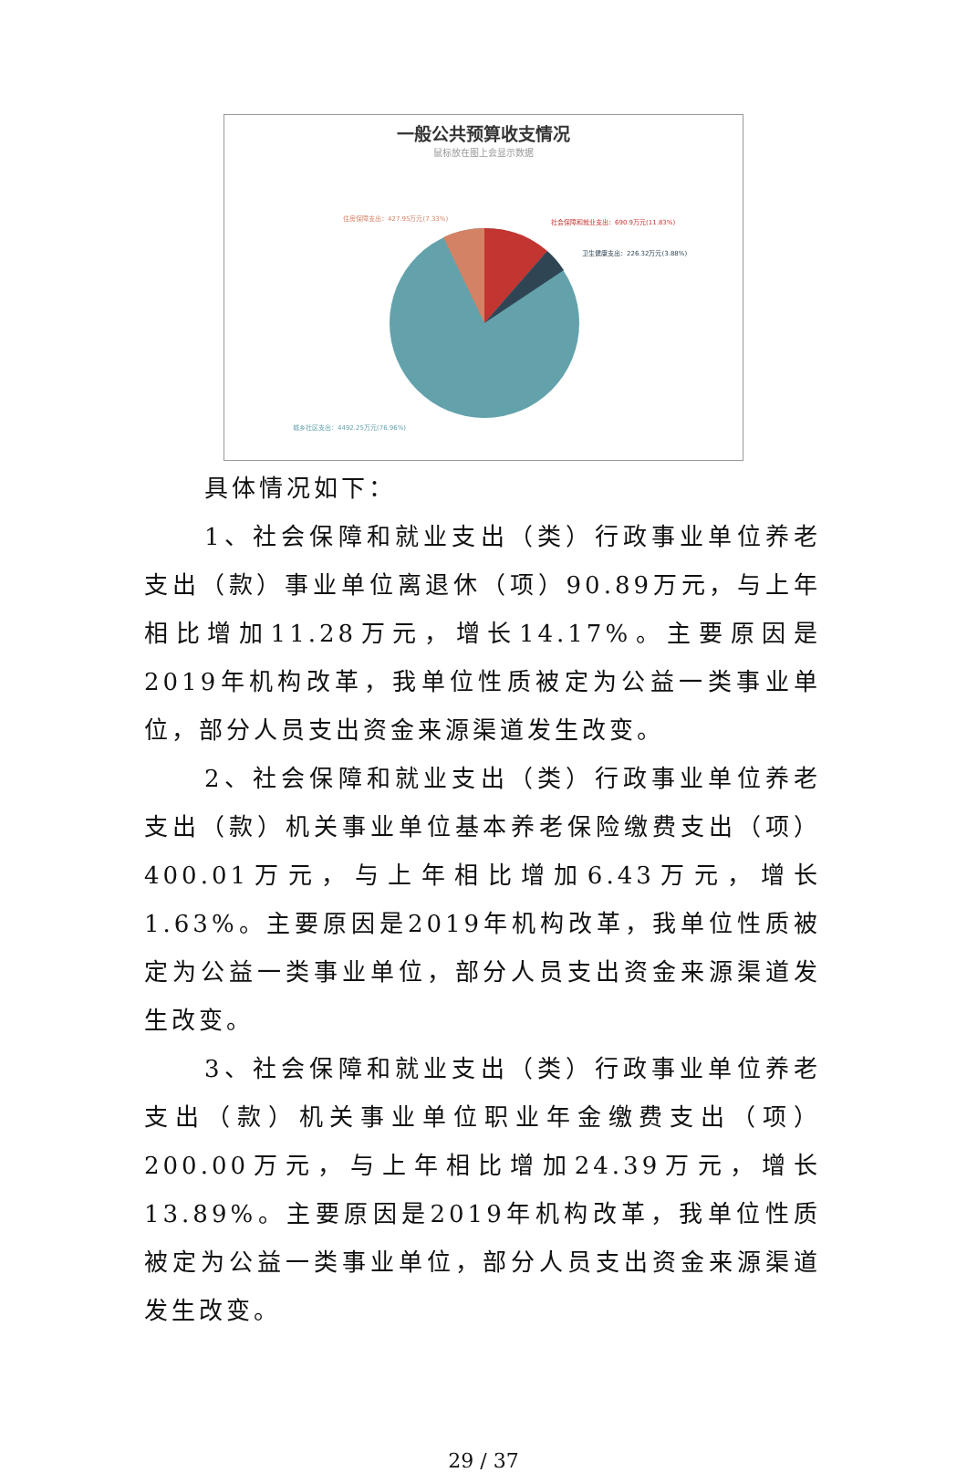一般公共预算收支情况
鼠标放在图上会显示数据
住房保障支出：427.95万元(7.33%)
社会保障和就业支出：690.9万元(11.83%)
卫生健康支出：226.32万元(3.88%)
城乡社区支出：4492.25万元(76.96%)
具体情况如下：
1、社会保障和就业支出（类）行政事业单位养老支出（款）事业单位离退休（项）90.89万元，与上年相比增加11.28万元，增长14.17%。主要原因是2019年机构改革，我单位性质被定为公益一类事业单位，部分人员支出资金来源渠道发生改变。
2、社会保障和就业支出（类）行政事业单位养老支出（款）机关事业单位基本养老保险缴费支出（项）400.01万元，与上年相比增加6.43万元，增长1.63%。主要原因是2019年机构改革，我单位性质被定为公益一类事业单位，部分人员支出资金来源渠道发生改变。
3、社会保障和就业支出（类）行政事业单位养老支出（款）机关事业单位职业年金缴费支出（项）200.00万元，与上年相比增加24.39万元，增长13.89%。主要原因是2019年机构改革，我单位性质被定为公益一类事业单位，部分人员支出资金来源渠道发生改变。
29 / 37